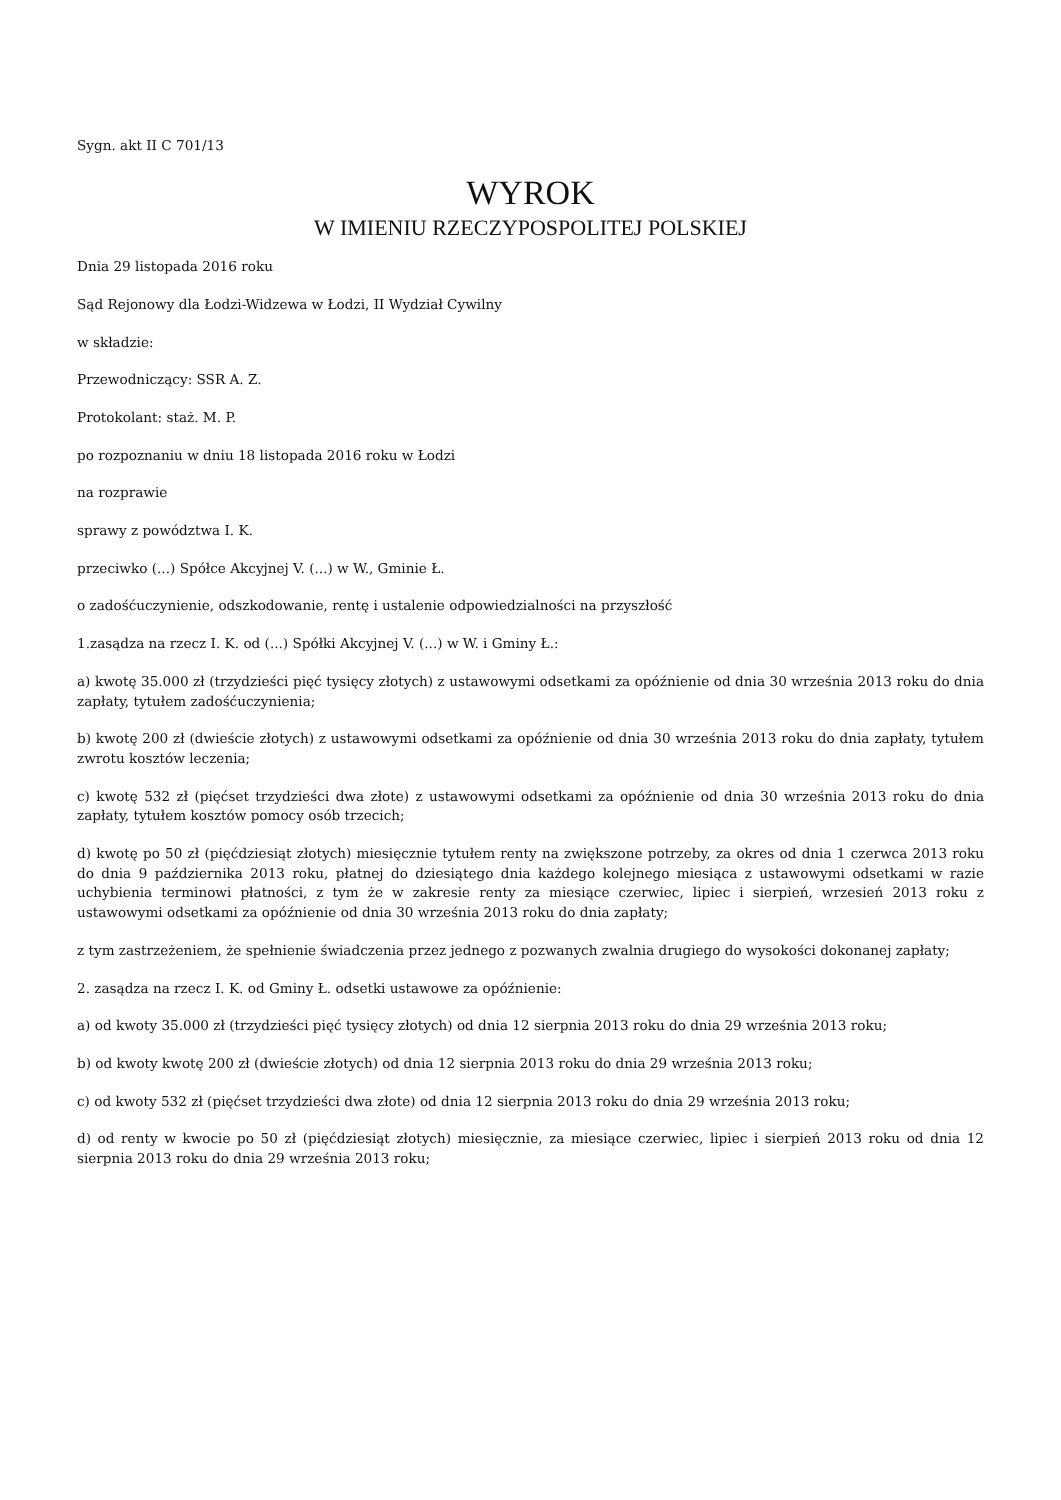Sygn. akt II C 701/13
WYROK
W IMIENIU RZECZYPOSPOLITEJ POLSKIEJ
Dnia 29 listopada 2016 roku
Sąd Rejonowy dla Łodzi-Widzewa w Łodzi, II Wydział Cywilny
w składzie:
Przewodniczący: SSR A. Z.
Protokolant: staż. M. P.
po rozpoznaniu w dniu 18 listopada 2016 roku w Łodzi
na rozprawie
sprawy z powództwa I. K.
przeciwko (...) Spółce Akcyjnej V. (...) w W., Gminie Ł.
o zadośćuczynienie, odszkodowanie, rentę i ustalenie odpowiedzialności na przyszłość
1.zasądza na rzecz I. K. od (...) Spółki Akcyjnej V. (...) w W. i Gminy Ł.:
a) kwotę 35.000 zł (trzydzieści pięć tysięcy złotych) z ustawowymi odsetkami za opóźnienie od dnia 30 września 2013 roku do dnia zapłaty, tytułem zadośćuczynienia;
b) kwotę 200 zł (dwieście złotych) z ustawowymi odsetkami za opóźnienie od dnia 30 września 2013 roku do dnia zapłaty, tytułem zwrotu kosztów leczenia;
c) kwotę 532 zł (pięćset trzydzieści dwa złote) z ustawowymi odsetkami za opóźnienie od dnia 30 września 2013 roku do dnia zapłaty, tytułem kosztów pomocy osób trzecich;
d) kwotę po 50 zł (pięćdziesiąt złotych) miesięcznie tytułem renty na zwiększone potrzeby, za okres od dnia 1 czerwca 2013 roku do dnia 9 października 2013 roku, płatnej do dziesiątego dnia każdego kolejnego miesiąca z ustawowymi odsetkami w razie uchybienia terminowi płatności, z tym że w zakresie renty za miesiące czerwiec, lipiec i sierpień, wrzesień 2013 roku z ustawowymi odsetkami za opóźnienie od dnia 30 września 2013 roku do dnia zapłaty;
z tym zastrzeżeniem, że spełnienie świadczenia przez jednego z pozwanych zwalnia drugiego do wysokości dokonanej zapłaty;
2. zasądza na rzecz I. K. od Gminy Ł. odsetki ustawowe za opóźnienie:
a) od kwoty 35.000 zł (trzydzieści pięć tysięcy złotych) od dnia 12 sierpnia 2013 roku do dnia 29 września 2013 roku;
b) od kwoty kwotę 200 zł (dwieście złotych) od dnia 12 sierpnia 2013 roku do dnia 29 września 2013 roku;
c) od kwoty 532 zł (pięćset trzydzieści dwa złote) od dnia 12 sierpnia 2013 roku do dnia 29 września 2013 roku;
d) od renty w kwocie po 50 zł (pięćdziesiąt złotych) miesięcznie, za miesiące czerwiec, lipiec i sierpień 2013 roku od dnia 12 sierpnia 2013 roku do dnia 29 września 2013 roku;